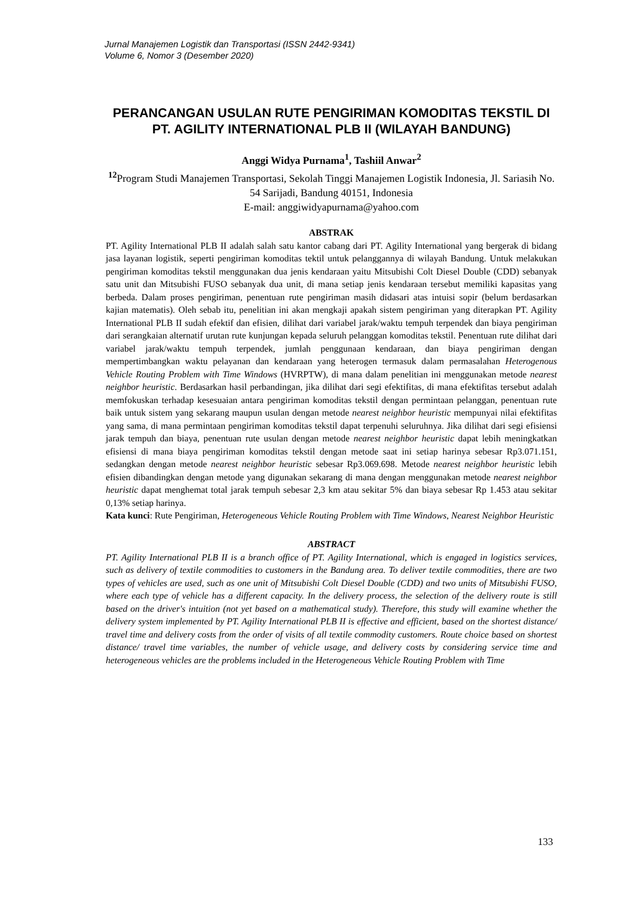Jurnal Manajemen Logistik dan Transportasi (ISSN 2442-9341)
Volume 6, Nomor 3 (Desember 2020)
PERANCANGAN USULAN RUTE PENGIRIMAN KOMODITAS TEKSTIL DI PT. AGILITY INTERNATIONAL PLB II (WILAYAH BANDUNG)
Anggi Widya Purnama<sup>1</sup>, Tashiil Anwar<sup>2</sup>
<sup>12</sup> Program Studi Manajemen Transportasi, Sekolah Tinggi Manajemen Logistik Indonesia, Jl. Sariasih No. 54 Sarijadi, Bandung 40151, Indonesia
E-mail: anggiwidyapurnama@yahoo.com
ABSTRAK
PT. Agility International PLB II adalah salah satu kantor cabang dari PT. Agility International yang bergerak di bidang jasa layanan logistik, seperti pengiriman komoditas tektil untuk pelanggannya di wilayah Bandung. Untuk melakukan pengiriman komoditas tekstil menggunakan dua jenis kendaraan yaitu Mitsubishi Colt Diesel Double (CDD) sebanyak satu unit dan Mitsubishi FUSO sebanyak dua unit, di mana setiap jenis kendaraan tersebut memiliki kapasitas yang berbeda. Dalam proses pengiriman, penentuan rute pengiriman masih didasari atas intuisi sopir (belum berdasarkan kajian matematis). Oleh sebab itu, penelitian ini akan mengkaji apakah sistem pengiriman yang diterapkan PT. Agility International PLB II sudah efektif dan efisien, dilihat dari variabel jarak/waktu tempuh terpendek dan biaya pengiriman dari serangkaian alternatif urutan rute kunjungan kepada seluruh pelanggan komoditas tekstil. Penentuan rute dilihat dari variabel jarak/waktu tempuh terpendek, jumlah penggunaan kendaraan, dan biaya pengiriman dengan mempertimbangkan waktu pelayanan dan kendaraan yang heterogen termasuk dalam permasalahan Heterogenous Vehicle Routing Problem with Time Windows (HVRPTW), di mana dalam penelitian ini menggunakan metode nearest neighbor heuristic. Berdasarkan hasil perbandingan, jika dilihat dari segi efektifitas, di mana efektifitas tersebut adalah memfokuskan terhadap kesesuaian antara pengiriman komoditas tekstil dengan permintaan pelanggan, penentuan rute baik untuk sistem yang sekarang maupun usulan dengan metode nearest neighbor heuristic mempunyai nilai efektifitas yang sama, di mana permintaan pengiriman komoditas tekstil dapat terpenuhi seluruhnya. Jika dilihat dari segi efisiensi jarak tempuh dan biaya, penentuan rute usulan dengan metode nearest neighbor heuristic dapat lebih meningkatkan efisiensi di mana biaya pengiriman komoditas tekstil dengan metode saat ini setiap harinya sebesar Rp3.071.151, sedangkan dengan metode nearest neighbor heuristic sebesar Rp3.069.698. Metode nearest neighbor heuristic lebih efisien dibandingkan dengan metode yang digunakan sekarang di mana dengan menggunakan metode nearest neighbor heuristic dapat menghemat total jarak tempuh sebesar 2,3 km atau sekitar 5% dan biaya sebesar Rp 1.453 atau sekitar 0,13% setiap harinya.
Kata kunci: Rute Pengiriman, Heterogeneous Vehicle Routing Problem with Time Windows, Nearest Neighbor Heuristic
ABSTRACT
PT. Agility International PLB II is a branch office of PT. Agility International, which is engaged in logistics services, such as delivery of textile commodities to customers in the Bandung area. To deliver textile commodities, there are two types of vehicles are used, such as one unit of Mitsubishi Colt Diesel Double (CDD) and two units of Mitsubishi FUSO, where each type of vehicle has a different capacity. In the delivery process, the selection of the delivery route is still based on the driver's intuition (not yet based on a mathematical study). Therefore, this study will examine whether the delivery system implemented by PT. Agility International PLB II is effective and efficient, based on the shortest distance/ travel time and delivery costs from the order of visits of all textile commodity customers. Route choice based on shortest distance/ travel time variables, the number of vehicle usage, and delivery costs by considering service time and heterogeneous vehicles are the problems included in the Heterogeneous Vehicle Routing Problem with Time
133